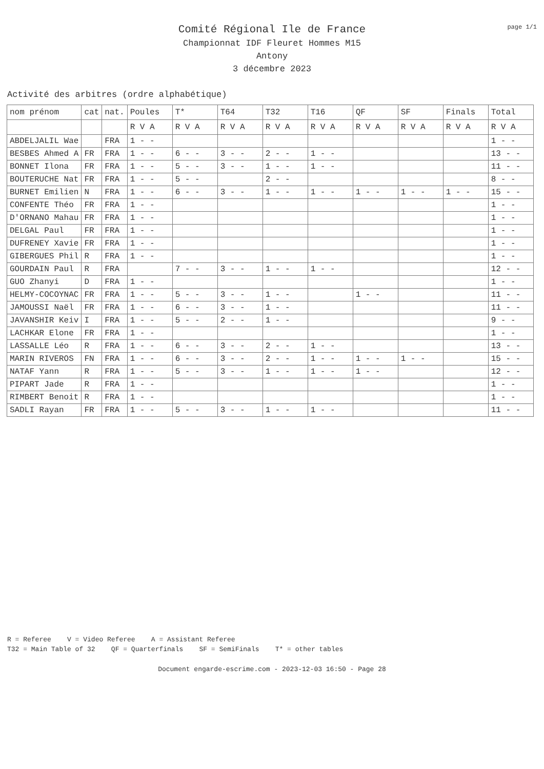page 1/1
Comité Régional Ile de France
Championnat IDF Fleuret Hommes M15
Antony
3 décembre 2023
Activité des arbitres (ordre alphabétique)
| nom prénom | cat | nat. | Poules | T* | T64 | T32 | T16 | QF | SF | Finals | Total |
| | | | R V A | R V A | R V A | R V A | R V A | R V A | R V A | R V A | R V A |
| ABDELJALIL Wae | | FRA | 1 - - | | | | | | | | 1 - - |
| BESBES Ahmed A | FR | FRA | 1 - - | 6 - - | 3 - - | 2 - - | 1 - - | | | | 13 - - |
| BONNET Ilona | FR | FRA | 1 - - | 5 - - | 3 - - | 1 - - | 1 - - | | | | 11 - - |
| BOUTERUCHE Nat | FR | FRA | 1 - - | 5 - - | | 2 - - | | | | | 8 - - |
| BURNET Emilien | N | FRA | 1 - - | 6 - - | 3 - - | 1 - - | 1 - - | 1 - - | 1 - - | 1 - - | 15 - - |
| CONFENTE Théo | FR | FRA | 1 - - | | | | | | | | 1 - - |
| D'ORNANO Mahau | FR | FRA | 1 - - | | | | | | | | 1 - - |
| DELGAL Paul | FR | FRA | 1 - - | | | | | | | | 1 - - |
| DUFRENEY Xavie | FR | FRA | 1 - - | | | | | | | | 1 - - |
| GIBERGUES Phil | R | FRA | 1 - - | | | | | | | | 1 - - |
| GOURDAIN Paul | R | FRA | | 7 - - | 3 - - | 1 - - | 1 - - | | | | 12 - - |
| GUO Zhanyi | D | FRA | 1 - - | | | | | | | | 1 - - |
| HELMY-COCOYNAC | FR | FRA | 1 - - | 5 - - | 3 - - | 1 - - | | 1 - - | | | 11 - - |
| JAMOUSSI Naël | FR | FRA | 1 - - | 6 - - | 3 - - | 1 - - | | | | | 11 - - |
| JAVANSHIR Keiv | I | FRA | 1 - - | 5 - - | 2 - - | 1 - - | | | | | 9 - - |
| LACHKAR Elone | FR | FRA | 1 - - | | | | | | | | 1 - - |
| LASSALLE Léo | R | FRA | 1 - - | 6 - - | 3 - - | 2 - - | 1 - - | | | | 13 - - |
| MARIN RIVEROS | FN | FRA | 1 - - | 6 - - | 3 - - | 2 - - | 1 - - | 1 - - | 1 - - | | 15 - - |
| NATAF Yann | R | FRA | 1 - - | 5 - - | 3 - - | 1 - - | 1 - - | 1 - - | | | 12 - - |
| PIPART Jade | R | FRA | 1 - - | | | | | | | | 1 - - |
| RIMBERT Benoit | R | FRA | 1 - - | | | | | | | | 1 - - |
| SADLI Rayan | FR | FRA | 1 - - | 5 - - | 3 - - | 1 - - | 1 - - | | | | 11 - - |
R = Referee V = Video Referee A = Assistant Referee T32 = Main Table of 32 QF = Quarterfinals SF = SemiFinals T* = other tables
Document engarde-escrime.com - 2023-12-03 16:50 - Page 28